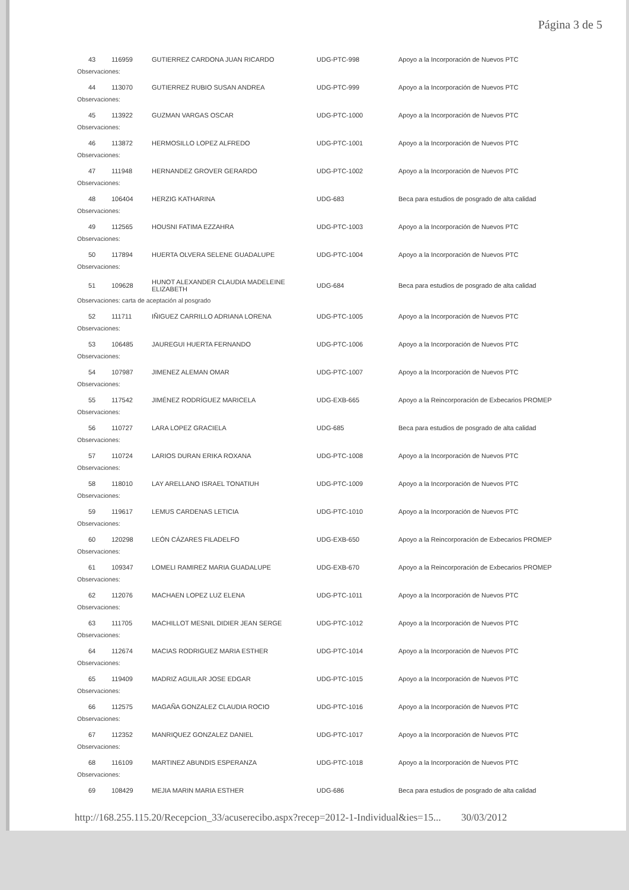Página 3 de 5
| 43 | 116959 | GUTIERREZ CARDONA JUAN RICARDO | UDG-PTC-998 | Apoyo a la Incorporación de Nuevos PTC |
| Observaciones: | | | | |
| 44 | 113070 | GUTIERREZ RUBIO SUSAN ANDREA | UDG-PTC-999 | Apoyo a la Incorporación de Nuevos PTC |
| Observaciones: | | | | |
| 45 | 113922 | GUZMAN VARGAS OSCAR | UDG-PTC-1000 | Apoyo a la Incorporación de Nuevos PTC |
| Observaciones: | | | | |
| 46 | 113872 | HERMOSILLO LOPEZ ALFREDO | UDG-PTC-1001 | Apoyo a la Incorporación de Nuevos PTC |
| Observaciones: | | | | |
| 47 | 111948 | HERNANDEZ GROVER GERARDO | UDG-PTC-1002 | Apoyo a la Incorporación de Nuevos PTC |
| Observaciones: | | | | |
| 48 | 106404 | HERZIG KATHARINA | UDG-683 | Beca para estudios de posgrado de alta calidad |
| Observaciones: | | | | |
| 49 | 112565 | HOUSNI FATIMA EZZAHRA | UDG-PTC-1003 | Apoyo a la Incorporación de Nuevos PTC |
| Observaciones: | | | | |
| 50 | 117894 | HUERTA OLVERA SELENE GUADALUPE | UDG-PTC-1004 | Apoyo a la Incorporación de Nuevos PTC |
| Observaciones: | | | | |
| 51 | 109628 | HUNOT ALEXANDER CLAUDIA MADELEINE ELIZABETH | UDG-684 | Beca para estudios de posgrado de alta calidad |
| Observaciones: carta de aceptación al posgrado | | | | |
| 52 | 111711 | IÑIGUEZ CARRILLO ADRIANA LORENA | UDG-PTC-1005 | Apoyo a la Incorporación de Nuevos PTC |
| Observaciones: | | | | |
| 53 | 106485 | JAUREGUI HUERTA FERNANDO | UDG-PTC-1006 | Apoyo a la Incorporación de Nuevos PTC |
| Observaciones: | | | | |
| 54 | 107987 | JIMENEZ ALEMAN OMAR | UDG-PTC-1007 | Apoyo a la Incorporación de Nuevos PTC |
| Observaciones: | | | | |
| 55 | 117542 | JIMÉNEZ RODRÍGUEZ MARICELA | UDG-EXB-665 | Apoyo a la Reincorporación de Exbecarios PROMEP |
| Observaciones: | | | | |
| 56 | 110727 | LARA LOPEZ GRACIELA | UDG-685 | Beca para estudios de posgrado de alta calidad |
| Observaciones: | | | | |
| 57 | 110724 | LARIOS DURAN ERIKA ROXANA | UDG-PTC-1008 | Apoyo a la Incorporación de Nuevos PTC |
| Observaciones: | | | | |
| 58 | 118010 | LAY ARELLANO ISRAEL TONATIUH | UDG-PTC-1009 | Apoyo a la Incorporación de Nuevos PTC |
| Observaciones: | | | | |
| 59 | 119617 | LEMUS CARDENAS LETICIA | UDG-PTC-1010 | Apoyo a la Incorporación de Nuevos PTC |
| Observaciones: | | | | |
| 60 | 120298 | LEÓN CÁZARES FILADELFO | UDG-EXB-650 | Apoyo a la Reincorporación de Exbecarios PROMEP |
| Observaciones: | | | | |
| 61 | 109347 | LOMELI RAMIREZ MARIA GUADALUPE | UDG-EXB-670 | Apoyo a la Reincorporación de Exbecarios PROMEP |
| Observaciones: | | | | |
| 62 | 112076 | MACHAEN LOPEZ LUZ ELENA | UDG-PTC-1011 | Apoyo a la Incorporación de Nuevos PTC |
| Observaciones: | | | | |
| 63 | 111705 | MACHILLOT MESNIL DIDIER JEAN SERGE | UDG-PTC-1012 | Apoyo a la Incorporación de Nuevos PTC |
| Observaciones: | | | | |
| 64 | 112674 | MACIAS RODRIGUEZ MARIA ESTHER | UDG-PTC-1014 | Apoyo a la Incorporación de Nuevos PTC |
| Observaciones: | | | | |
| 65 | 119409 | MADRIZ AGUILAR JOSE EDGAR | UDG-PTC-1015 | Apoyo a la Incorporación de Nuevos PTC |
| Observaciones: | | | | |
| 66 | 112575 | MAGAÑA GONZALEZ CLAUDIA ROCIO | UDG-PTC-1016 | Apoyo a la Incorporación de Nuevos PTC |
| Observaciones: | | | | |
| 67 | 112352 | MANRIQUEZ GONZALEZ DANIEL | UDG-PTC-1017 | Apoyo a la Incorporación de Nuevos PTC |
| Observaciones: | | | | |
| 68 | 116109 | MARTINEZ ABUNDIS ESPERANZA | UDG-PTC-1018 | Apoyo a la Incorporación de Nuevos PTC |
| Observaciones: | | | | |
| 69 | 108429 | MEJIA MARIN MARIA ESTHER | UDG-686 | Beca para estudios de posgrado de alta calidad |
http://168.255.115.20/Recepcion_33/acuserecibo.aspx?recep=2012-1-Individual&ies=15... 30/03/2012